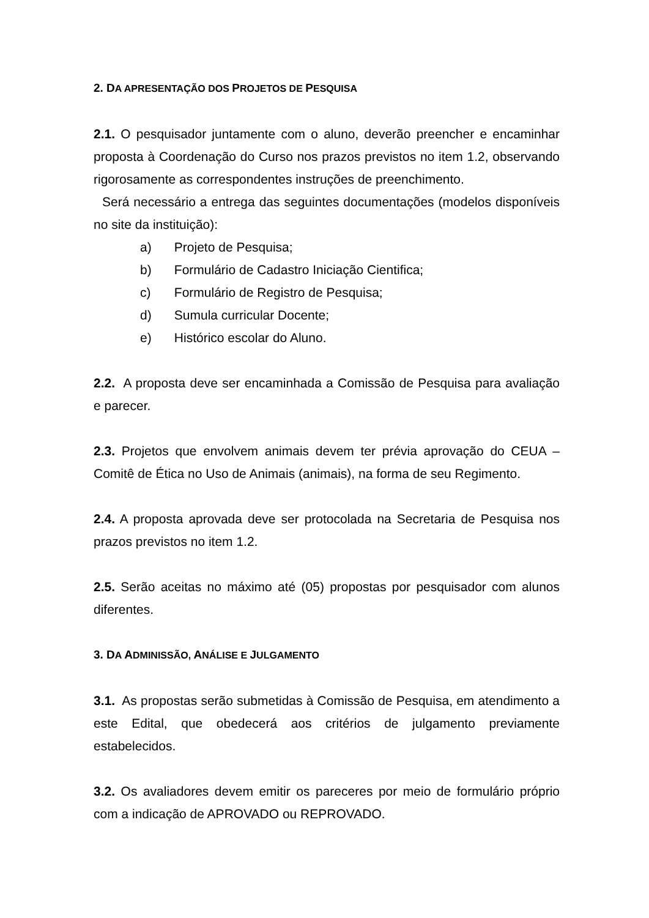2. DA APRESENTAÇÃO DOS PROJETOS DE PESQUISA
2.1. O pesquisador juntamente com o aluno, deverão preencher e encaminhar proposta à Coordenação do Curso nos prazos previstos no item 1.2, observando rigorosamente as correspondentes instruções de preenchimento.
Será necessário a entrega das seguintes documentações (modelos disponíveis no site da instituição):
a) Projeto de Pesquisa;
b) Formulário de Cadastro Iniciação Cientifica;
c) Formulário de Registro de Pesquisa;
d) Sumula curricular Docente;
e) Histórico escolar do Aluno.
2.2. A proposta deve ser encaminhada a Comissão de Pesquisa para avaliação e parecer.
2.3. Projetos que envolvem animais devem ter prévia aprovação do CEUA – Comitê de Ética no Uso de Animais (animais), na forma de seu Regimento.
2.4. A proposta aprovada deve ser protocolada na Secretaria de Pesquisa nos prazos previstos no item 1.2.
2.5. Serão aceitas no máximo até (05) propostas por pesquisador com alunos diferentes.
3. DA ADMINISSÃO, ANÁLISE E JULGAMENTO
3.1. As propostas serão submetidas à Comissão de Pesquisa, em atendimento a este Edital, que obedecerá aos critérios de julgamento previamente estabelecidos.
3.2. Os avaliadores devem emitir os pareceres por meio de formulário próprio com a indicação de APROVADO ou REPROVADO.